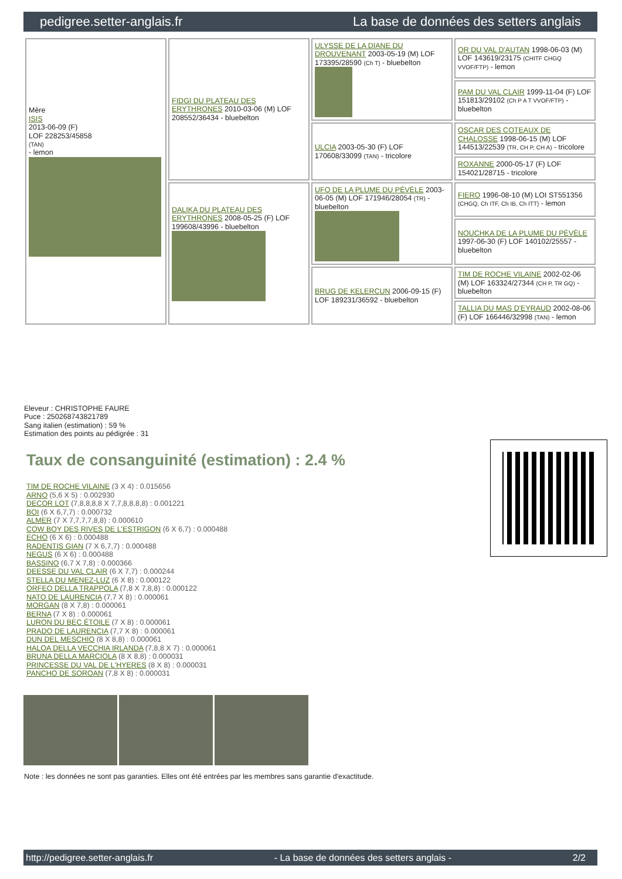pedigree.setter-anglais.fr La base de données des setters anglais
| Mère ISIS 2013-06-09 (F) LOF 228253/45858 (TAN) - lemon | FIDGI DU PLATEAU DES ERYTHRONES 2010-03-06 (M) LOF 208552/36434 - bluebelton | ULYSSE DE LA DIANE DU DROUVENANT 2003-05-19 (M) LOF 173395/28590 (Ch T) - bluebelton | OR DU VAL D'AUTAN 1998-06-03 (M) LOF 143619/23175 (CHITF CHGQ VVOF/FTP) - lemon |
| | | | PAM DU VAL CLAIR 1999-11-04 (F) LOF 151813/29102 (Ch P A T VVOF/FTP) - bluebelton |
| | | ULCIA 2003-05-30 (F) LOF 170608/33099 (TAN) - tricolore | OSCAR DES COTEAUX DE CHALOSSE 1998-06-15 (M) LOF 144513/22539 (TR, CH P, CH A) - tricolore |
| | | | ROXANNE 2000-05-17 (F) LOF 154021/28715 - tricolore |
| | DALIKA DU PLATEAU DES ERYTHRONES 2008-05-25 (F) LOF 199608/43996 - bluebelton | UFO DE LA PLUME DU PÉVÈLE 2003-06-05 (M) LOF 171946/28054 (TR) - bluebelton | FIERO 1996-08-10 (M) LOI ST551356 (CHGQ, Ch ITF, Ch IB, Ch ITT) - lemon |
| | | | NOUCHKA DE LA PLUME DU PÉVÈLE 1997-06-30 (F) LOF 140102/25557 - bluebelton |
| | | BRUG DE KELERCUN 2006-09-15 (F) LOF 189231/36592 - bluebelton | TIM DE ROCHE VILAINE 2002-02-06 (M) LOF 163324/27344 (CH P, TR GQ) - bluebelton |
| | | | TALLIA DU MAS D'EYRAUD 2002-08-06 (F) LOF 166446/32998 (TAN) - lemon |
Eleveur : CHRISTOPHE FAURE
Puce : 250268743821789
Sang italien (estimation) : 59 %
Estimation des points au pédigrée : 31
Taux de consanguinité (estimation) : 2.4 %
TIM DE ROCHE VILAINE (3 X 4) : 0.015656
ARNO (5,6 X 5) : 0.002930
DECOR LOT (7,8,8,8,8 X 7,7,8,8,8,8) : 0.001221
BOI (6 X 6,7,7) : 0.000732
ALMER (7 X 7,7,7,7,8,8) : 0.000610
COW BOY DES RIVES DE L'ESTRIGON (6 X 6,7) : 0.000488
ECHO (6 X 6) : 0.000488
RADENTIS GIAN (7 X 6,7,7) : 0.000488
NEGUS (6 X 6) : 0.000488
BASSINO (6,7 X 7,8) : 0.000366
DEESSE DU VAL CLAIR (6 X 7,7) : 0.000244
STELLA DU MENEZ-LUZ (6 X 8) : 0.000122
ORFEO DELLA TRAPPOLA (7,8 X 7,8,8) : 0.000122
NATO DE LAURENCIA (7,7 X 8) : 0.000061
MORGAN (8 X 7,8) : 0.000061
BERNA (7 X 8) : 0.000061
LURON DU BEC ÉTOILE (7 X 8) : 0.000061
PRADO DE LAURENCIA (7,7 X 8) : 0.000061
DUN DEL MESCHIO (8 X 8,8) : 0.000061
HALOA DELLA VECCHIA IRLANDA (7,8,8 X 7) : 0.000061
BRUNA DELLA MARCIOLA (8 X 8,8) : 0.000031
PRINCESSE DU VAL DE L'HYERES (8 X 8) : 0.000031
PANCHO DE SOROAN (7,8 X 8) : 0.000031
Note : les données ne sont pas garanties. Elles ont été entrées par les membres sans garantie d'exactitude.
http://pedigree.setter-anglais.fr - La base de données des setters anglais - 2/2